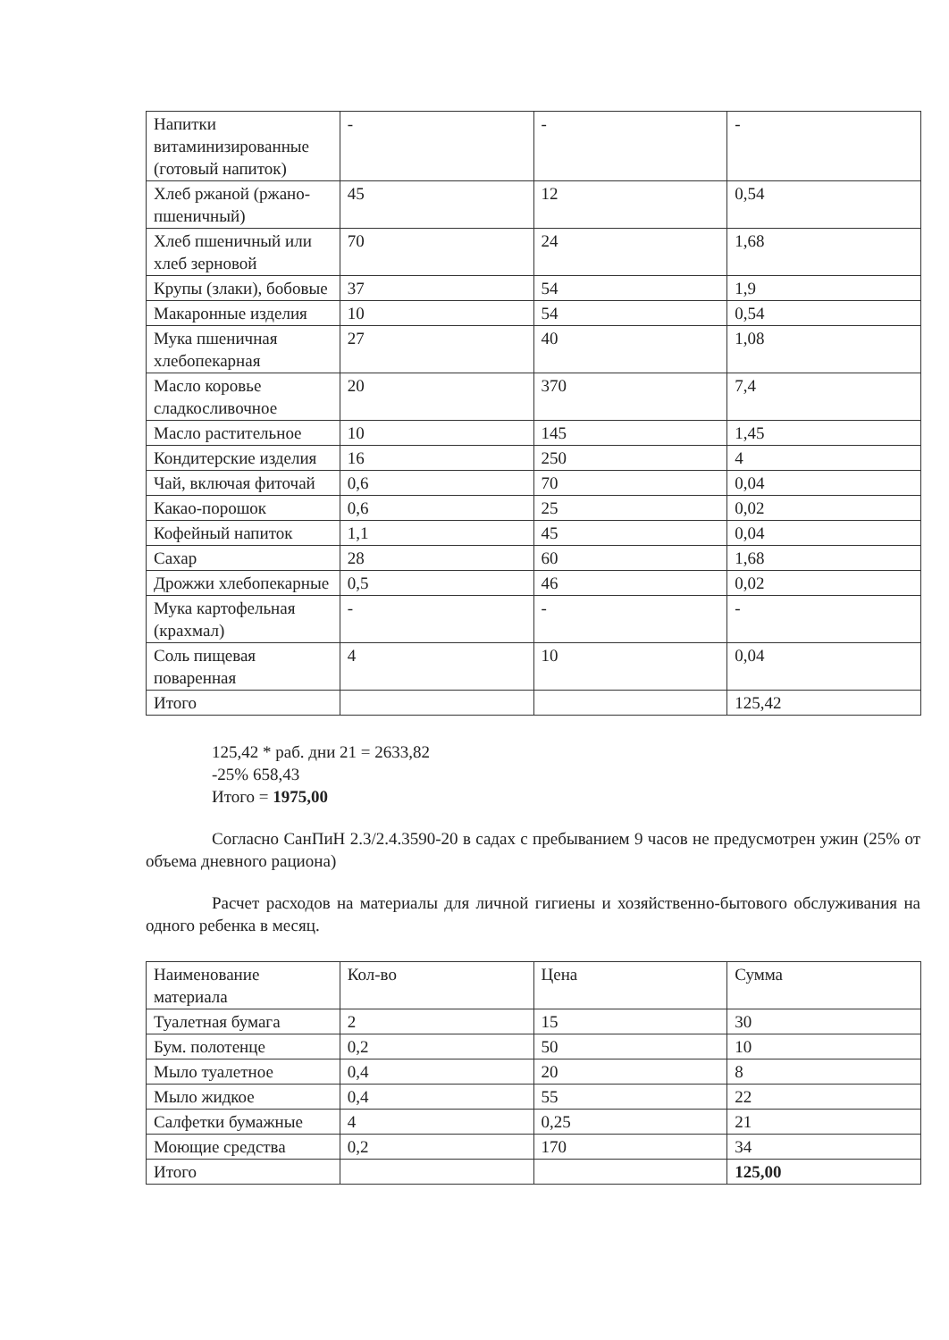| Напитки витаминизированные (готовый напиток) | - | - | - |
| Хлеб ржаной (ржано-пшеничный) | 45 | 12 | 0,54 |
| Хлеб пшеничный или хлеб зерновой | 70 | 24 | 1,68 |
| Крупы (злаки), бобовые | 37 | 54 | 1,9 |
| Макаронные изделия | 10 | 54 | 0,54 |
| Мука пшеничная хлебопекарная | 27 | 40 | 1,08 |
| Масло коровье сладкосливочное | 20 | 370 | 7,4 |
| Масло растительное | 10 | 145 | 1,45 |
| Кондитерские изделия | 16 | 250 | 4 |
| Чай, включая фиточай | 0,6 | 70 | 0,04 |
| Какао-порошок | 0,6 | 25 | 0,02 |
| Кофейный напиток | 1,1 | 45 | 0,04 |
| Сахар | 28 | 60 | 1,68 |
| Дрожжи хлебопекарные | 0,5 | 46 | 0,02 |
| Мука картофельная (крахмал) | - | - | - |
| Соль пищевая поваренная | 4 | 10 | 0,04 |
| Итого | | | 125,42 |
125,42 * раб. дни 21 = 2633,82
-25% 658,43
Итого = 1975,00
Согласно СанПиН 2.3/2.4.3590-20 в садах с пребыванием 9 часов не предусмотрен ужин (25% от объема дневного рациона)
Расчет расходов на материалы для личной гигиены и хозяйственно-бытового обслуживания на одного ребенка в месяц.
| Наименование материала | Кол-во | Цена | Сумма |
| Туалетная бумага | 2 | 15 | 30 |
| Бум. полотенце | 0,2 | 50 | 10 |
| Мыло туалетное | 0,4 | 20 | 8 |
| Мыло жидкое | 0,4 | 55 | 22 |
| Салфетки бумажные | 4 | 0,25 | 21 |
| Моющие средства | 0,2 | 170 | 34 |
| Итого | | | 125,00 |